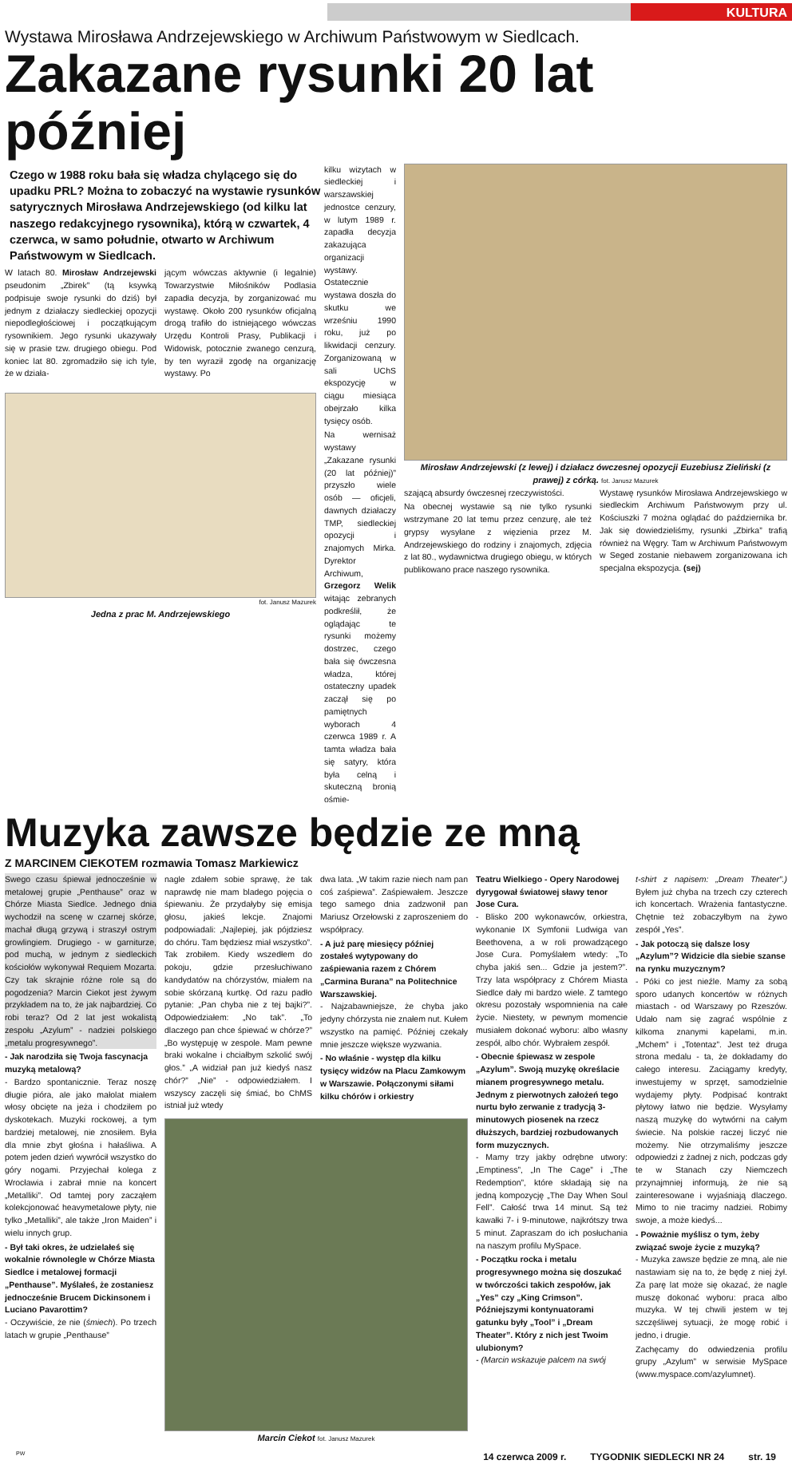KULTURA
Wystawa Mirosława Andrzejewskiego w Archiwum Państwowym w Siedlcach.
Zakazane rysunki 20 lat później
Czego w 1988 roku bała się władza chylącego się do upadku PRL? Można to zobaczyć na wystawie rysunków satyrycznych Mirosława Andrzejewskiego (od kilku lat naszego redakcyjnego rysownika), którą w czwartek, 4 czerwca, w samo południe, otwarto w Archiwum Państwowym w Siedlcach.
W latach 80. Mirosław Andrzejewski pseudonim „Zbirek” (tą ksywką podpisuje swoje rysunki do dziś) był jednym z działaczy siedleckiej opozycji niepodległościowej i początkującym rysownikiem. Jego rysunki ukazywały się w prasie tzw. drugiego obiegu. Pod koniec lat 80. zgromadziło się ich tyle, że w działa-
jącym wówczas aktywnie (i legalnie) Towarzystwie Miłośników Podlasia zapadła decyzja, by zorganizować mu wystawę. Około 200 rysunków oficjalną drogą trafiło do istniejącego wówczas Urzędu Kontroli Prasy, Publikacji i Widowisk, potocznie zwanego cenzurą, by ten wyraził zgodę na organizację wystawy. Po
fot. Janusz Mazurek
Jedna z prac M. Andrzejewskiego
kilku wizytach w siedleckiej i warszawskiej jednostce cenzury, w lutym 1989 r. zapadła decyzja zakazująca organizacji wystawy. Ostatecznie wystawa doszła do skutku we wrześniu 1990 roku, już po likwidacji cenzury. Zorganizowaną w sali UChS ekspozycję w ciągu miesiąca obejrzało kilka tysięcy osób.
Na wernisaż wystawy „Zakazane rysunki (20 lat później)” przyszło wiele osób — oficjeli, dawnych działaczy TMP, siedleckiej opozycji i znajomych Mirka. Dyrektor Archiwum, Grzegorz Welik witając zebranych podkreślił, że oglądając te rysunki możemy dostrzec, czego bała się ówczesna władza, której ostateczny upadek zaczął się po pamiętnych wyborach 4 czerwca 1989 r. A tamta władza bała się satyry, która była celną i skuteczną bronią ośmie-
Mirosław Andrzejewski (z lewej) i działacz ówczesnej opozycji Euzebiusz Zieliński (z prawej) z córką. fot. Janusz Mazurek
szającą absurdy ówczesnej rzeczywistości.
Na obecnej wystawie są nie tylko rysunki wstrzymane 20 lat temu przez cenzurę, ale też grypsy wysyłane z więzienia przez M. Andrzejewskiego do rodziny i znajomych, zdjęcia z lat 80., wydawnictwa drugiego obiegu, w których publikowano prace naszego rysownika.
Wystawę rysunków Mirosława Andrzejewskiego w siedleckim Archiwum Państwowym przy ul. Kościuszki 7 można oglądać do października br. Jak się dowiedzieliśmy, rysunki „Zbirka” trafią również na Węgry. Tam w Archiwum Państwowym w Seged zostanie niebawem zorganizowana ich specjalna ekspozycja. (sej)
Muzyka zawsze będzie ze mną
Z MARCINEM CIEKOTEM rozmawia Tomasz Markiewicz
Swego czasu śpiewał jednocześnie w metalowej grupie „Penthause” oraz w Chórze Miasta Siedlce. Jednego dnia wychodził na scenę w czarnej skórze, machał długą grzywą i straszył ostrym growlingiem. Drugiego - w garniturze, pod muchą, w jednym z siedleckich kościołów wykonywał Requiem Mozarta. Czy tak skrajnie różne role są do pogodzenia? Marcin Ciekot jest żywym przykładem na to, że jak najbardziej. Co robi teraz? Od 2 lat jest wokalistą zespołu „Azylum” - nadziei polskiego „metalu progresywnego”.
- Jak narodziła się Twoja fascynacja muzyką metalową?
- Bardzo spontanicznie. Teraz noszę długie pióra, ale jako małolat miałem włosy obcięte na jeża i chodziłem po dyskotekach. Muzyki rockowej, a tym bardziej metalowej, nie znosiłem. Była dla mnie zbyt głośna i hałaśliwa. A potem jeden dzień wywrócił wszystko do góry nogami. Przyjechał kolega z Wrocławia i zabrał mnie na koncert „Metalliki”. Od tamtej pory zacząłem kolekcjonować heavymetalowe płyty, nie tylko „Metalliki”, ale także „Iron Maiden” i wielu innych grup.
- Był taki okres, że udzielałeś się wokalnie równolegle w Chórze Miasta Siedlce i metalowej formacji „Penthause”. Myślałeś, że zostaniesz jednocześnie Brucem Dickinsonem i Luciano Pavarottim?
- Oczywiście, że nie (śmiech). Po trzech latach w grupie „Penthause”
nagle zdałem sobie sprawę, że tak naprawdę nie mam bladego pojęcia o śpiewaniu. Że przydałyby się emisja głosu, jakieś lekcje. Znajomi podpowiadali: „Najlepiej, jak pójdziesz do chóru. Tam będziesz miał wszystko”. Tak zrobiłem. Kiedy wszedłem do pokoju, gdzie przesłuchiwano kandydatów na chórzystów, miałem na sobie skórzaną kurtkę. Od razu padło pytanie: „Pan chyba nie z tej bajki?”. Odpowiedziałem: „No tak”. „To dlaczego pan chce śpiewać w chórze?” „Bo występuję w zespole. Mam pewne braki wokalne i chciałbym szkolić swój głos.” „A widział pan już kiedyś nasz chór?” „Nie” - odpowiedziałem. I wszyscy zaczęli się śmiać, bo ChMS istniał już wtedy
dwa lata. „W takim razie niech nam pan coś zaśpiewa”. Zaśpiewałem. Jeszcze tego samego dnia zadzwonił pan Mariusz Orzełowski z zaproszeniem do współpracy.
- A już parę miesięcy później zostałeś wytypowany do zaśpiewania razem z Chórem „Carmina Burana” na Politechnice Warszawskiej.
- Najzabawniejsze, że chyba jako jedyny chórzysta nie znałem nut. Kułem wszystko na pamięć. Później czekały mnie jeszcze większe wyzwania.
- No właśnie - występ dla kilku tysięcy widzów na Placu Zamkowym w Warszawie. Połączonymi siłami kilku chórów i orkiestry
Marcin Ciekot fot. Janusz Mazurek
Teatru Wielkiego - Opery Narodowej dyrygował światowej sławy tenor Jose Cura.
- Blisko 200 wykonawców, orkiestra, wykonanie IX Symfonii Ludwiga van Beethovena, a w roli prowadzącego Jose Cura. Pomyślałem wtedy: „To chyba jakiś sen... Gdzie ja jestem?”. Trzy lata współpracy z Chórem Miasta Siedlce dały mi bardzo wiele. Z tamtego okresu pozostały wspomnienia na całe życie. Niestety, w pewnym momencie musiałem dokonać wyboru: albo własny zespół, albo chór. Wybrałem zespół.
- Obecnie śpiewasz w zespole „Azylum”. Swoją muzykę określacie mianem progresywnego metalu. Jednym z pierwotnych założeń tego nurtu było zerwanie z tradycją 3-minutowych piosenek na rzecz dłuższych, bardziej rozbudowanych form muzycznych.
- Mamy trzy jakby odrębne utwory: „Emptiness”, „In The Cage” i „The Redemption”, które składają się na jedną kompozycję „The Day When Soul Fell”. Całość trwa 14 minut. Są też kawałki 7- i 9-minutowe, najkrótszy trwa 5 minut. Zapraszam do ich posłuchania na naszym profilu MySpace.
- Początku rocka i metalu progresywnego można się doszukać w twórczości takich zespołów, jak „Yes” czy „King Crimson”. Późniejszymi kontynuatorami gatunku były „Tool” i „Dream Theater”. Który z nich jest Twoim ulubionym?
- (Marcin wskazuje palcem na swój
t-shirt z napisem: „Dream Theater”.) Byłem już chyba na trzech czy czterech ich koncertach. Wrażenia fantastyczne. Chętnie też zobaczyłbym na żywo zespół „Yes”.
- Jak potoczą się dalsze losy „Azylum”? Widzicie dla siebie szanse na rynku muzycznym?
- Póki co jest nieźle. Mamy za sobą sporo udanych koncertów w różnych miastach - od Warszawy po Rzeszów. Udało nam się zagrać wspólnie z kilkoma znanymi kapelami, m.in. „Mchem” i „Totentaz”. Jest też druga strona medalu - ta, że dokładamy do całego interesu. Zaciągamy kredyty, inwestujemy w sprzęt, samodzielnie wydajemy płyty. Podpisać kontrakt płytowy łatwo nie będzie. Wysyłamy naszą muzykę do wytwórni na całym świecie. Na polskie raczej liczyć nie możemy. Nie otrzymaliśmy jeszcze odpowiedzi z żadnej z nich, podczas gdy te w Stanach czy Niemczech przynajmniej informują, że nie są zainteresowane i wyjaśniają dlaczego. Mimo to nie tracimy nadziei. Robimy swoje, a może kiedyś...
- Poważnie myślisz o tym, żeby związać swoje życie z muzyką?
- Muzyka zawsze będzie ze mną, ale nie nastawiam się na to, że będę z niej żył. Za parę lat może się okazać, że nagle muszę dokonać wyboru: praca albo muzyka. W tej chwili jestem w tej szczęśliwej sytuacji, że mogę robić i jedno, i drugie.
Zachęcamy do odwiedzenia profilu grupy „Azylum” w serwisie MySpace (www.myspace.com/azylumnet).
PW 14 czerwca 2009 r. TYGODNIK SIEDLECKI NR 24 str. 19